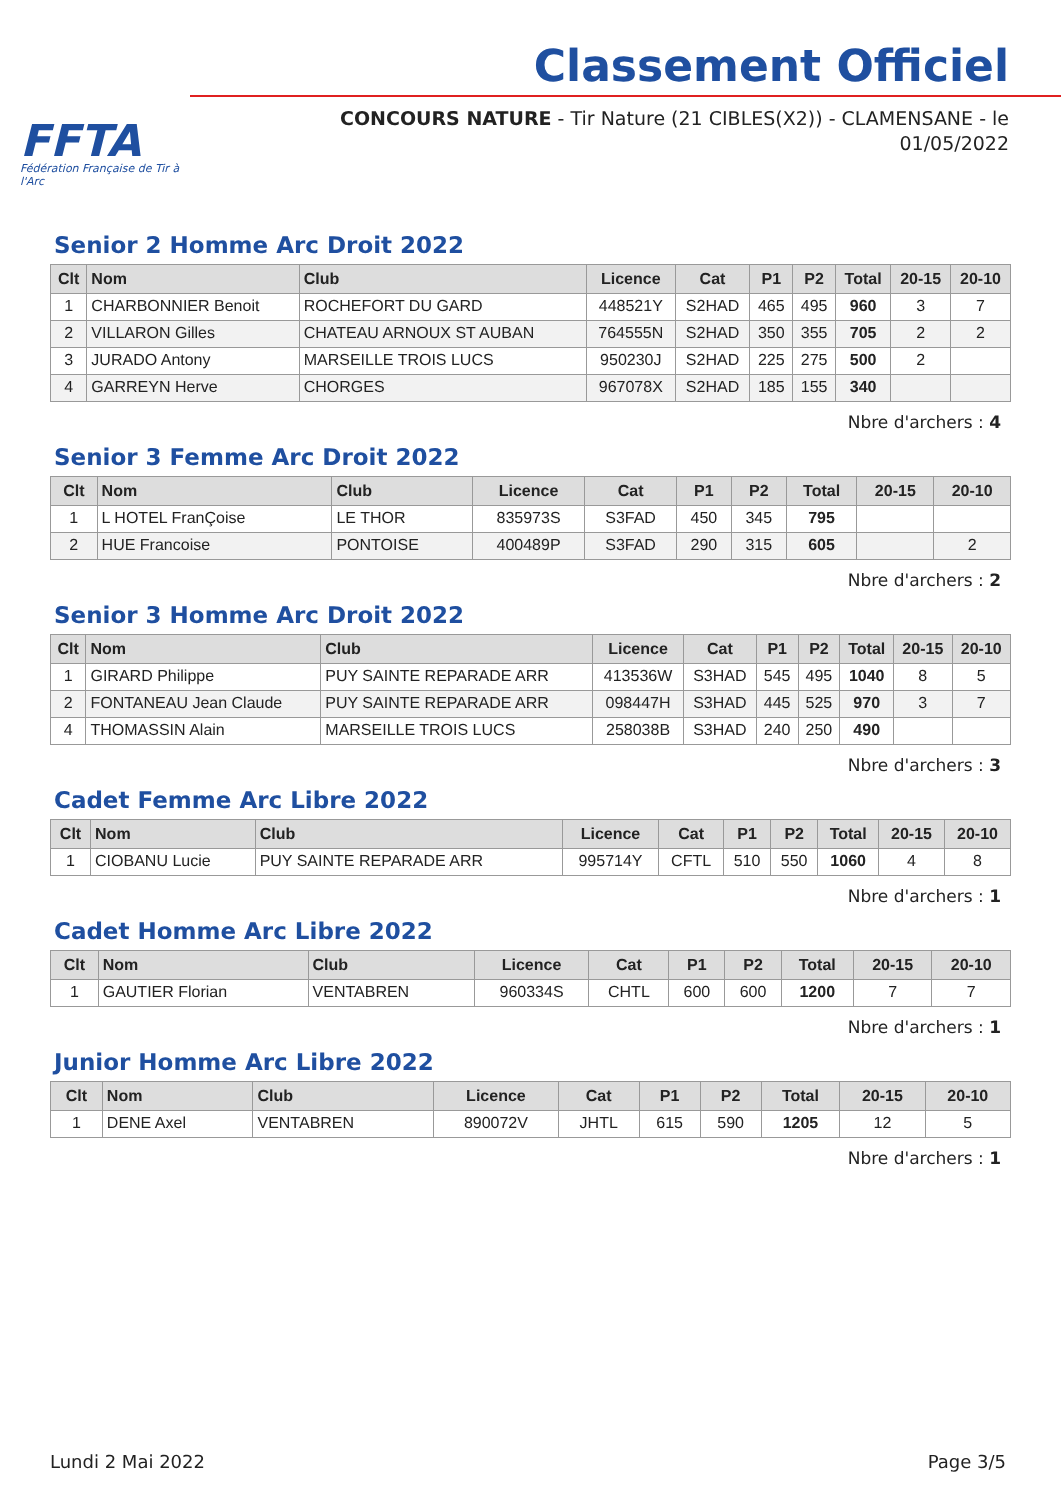FFTA
Fédération Française de Tir à l'Arc
Classement Officiel
CONCOURS NATURE - Tir Nature (21 CIBLES(X2)) - CLAMENSANE - le 01/05/2022
Senior 2 Homme Arc Droit 2022
| Clt | Nom | Club | Licence | Cat | P1 | P2 | Total | 20-15 | 20-10 |
| --- | --- | --- | --- | --- | --- | --- | --- | --- | --- |
| 1 | CHARBONNIER Benoit | ROCHEFORT DU GARD | 448521Y | S2HAD | 465 | 495 | 960 | 3 | 7 |
| 2 | VILLARON Gilles | CHATEAU ARNOUX ST AUBAN | 764555N | S2HAD | 350 | 355 | 705 | 2 | 2 |
| 3 | JURADO Antony | MARSEILLE TROIS LUCS | 950230J | S2HAD | 225 | 275 | 500 | 2 | |
| 4 | GARREYN Herve | CHORGES | 967078X | S2HAD | 185 | 155 | 340 | | |
Nbre d'archers : 4
Senior 3 Femme Arc Droit 2022
| Clt | Nom | Club | Licence | Cat | P1 | P2 | Total | 20-15 | 20-10 |
| --- | --- | --- | --- | --- | --- | --- | --- | --- | --- |
| 1 | L HOTEL FranÇoise | LE THOR | 835973S | S3FAD | 450 | 345 | 795 | | |
| 2 | HUE Francoise | PONTOISE | 400489P | S3FAD | 290 | 315 | 605 | | 2 |
Nbre d'archers : 2
Senior 3 Homme Arc Droit 2022
| Clt | Nom | Club | Licence | Cat | P1 | P2 | Total | 20-15 | 20-10 |
| --- | --- | --- | --- | --- | --- | --- | --- | --- | --- |
| 1 | GIRARD Philippe | PUY SAINTE REPARADE ARR | 413536W | S3HAD | 545 | 495 | 1040 | 8 | 5 |
| 2 | FONTANEAU Jean Claude | PUY SAINTE REPARADE ARR | 098447H | S3HAD | 445 | 525 | 970 | 3 | 7 |
| 4 | THOMASSIN Alain | MARSEILLE TROIS LUCS | 258038B | S3HAD | 240 | 250 | 490 | | |
Nbre d'archers : 3
Cadet Femme Arc Libre 2022
| Clt | Nom | Club | Licence | Cat | P1 | P2 | Total | 20-15 | 20-10 |
| --- | --- | --- | --- | --- | --- | --- | --- | --- | --- |
| 1 | CIOBANU Lucie | PUY SAINTE REPARADE ARR | 995714Y | CFTL | 510 | 550 | 1060 | 4 | 8 |
Nbre d'archers : 1
Cadet Homme Arc Libre 2022
| Clt | Nom | Club | Licence | Cat | P1 | P2 | Total | 20-15 | 20-10 |
| --- | --- | --- | --- | --- | --- | --- | --- | --- | --- |
| 1 | GAUTIER Florian | VENTABREN | 960334S | CHTL | 600 | 600 | 1200 | 7 | 7 |
Nbre d'archers : 1
Junior Homme Arc Libre 2022
| Clt | Nom | Club | Licence | Cat | P1 | P2 | Total | 20-15 | 20-10 |
| --- | --- | --- | --- | --- | --- | --- | --- | --- | --- |
| 1 | DENE Axel | VENTABREN | 890072V | JHTL | 615 | 590 | 1205 | 12 | 5 |
Nbre d'archers : 1
Lundi 2 Mai 2022 Page 3/5